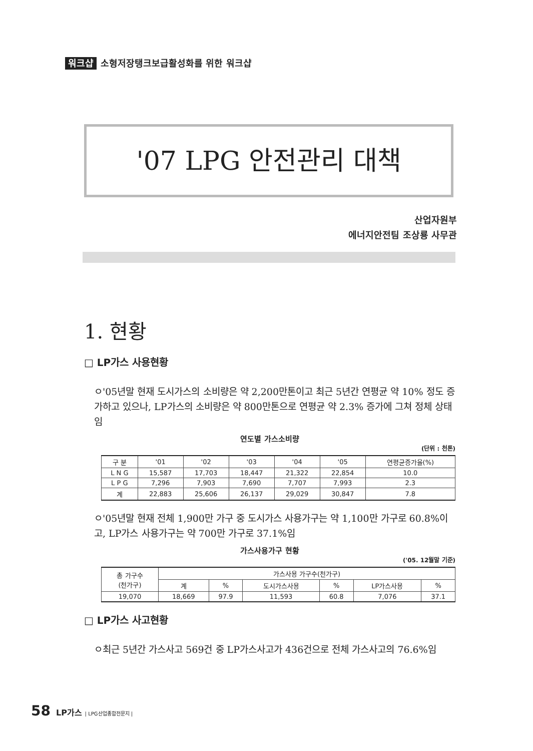워크샵 소형저장탱크보급활성화를 위한 워크샵
'07 LPG 안전관리 대책
산업자원부
에너지안전팀 조상룡 사무관
1. 현황
□ LP가스 사용현황
ㅇ'05년말 현재 도시가스의 소비량은 약 2,200만톤이고 최근 5년간 연평균 약 10% 정도 증가하고 있으나, LP가스의 소비량은 약 800만톤으로 연평균 약 2.3% 증가에 그쳐 정체 상태임
연도별 가스소비량
(단위 : 천톤)
| 구 분 | '01 | '02 | '03 | '04 | '05 | 연평균증가율(%) |
| --- | --- | --- | --- | --- | --- | --- |
| L N G | 15,587 | 17,703 | 18,447 | 21,322 | 22,854 | 10.0 |
| L P G | 7,296 | 7,903 | 7,690 | 7,707 | 7,993 | 2.3 |
| 계 | 22,883 | 25,606 | 26,137 | 29,029 | 30,847 | 7.8 |
ㅇ'05년말 현재 전체 1,900만 가구 중 도시가스 사용가구는 약 1,100만 가구로 60.8%이고, LP가스 사용가구는 약 700만 가구로 37.1%임
가스사용가구 현황
('05. 12월말 기준)
| 총 가구수 (천가구) | 가스사용 가구수(천가구) | | | | | |
| --- | --- | --- | --- | --- | --- | --- |
| | 계 | % | 도시가스사용 | % | LP가스사용 | % |
| 19,070 | 18,669 | 97.9 | 11,593 | 60.8 | 7,076 | 37.1 |
□ LP가스 사고현황
ㅇ최근 5년간 가스사고 569건 중 LP가스사고가 436건으로 전체 가스사고의 76.6%임
58 LP가스 | LPG산업종합전문지 |